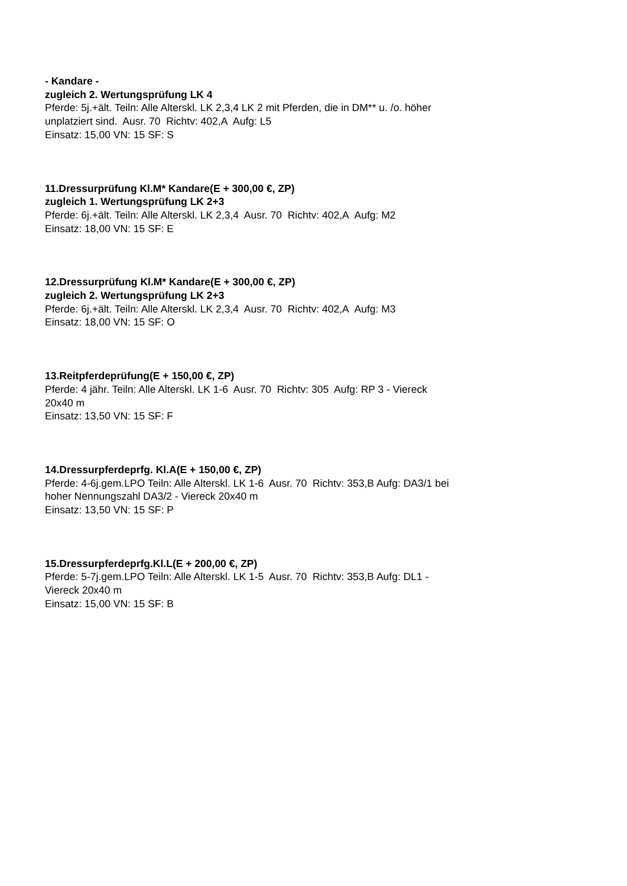- Kandare -
zugleich 2. Wertungsprüfung LK 4
Pferde: 5j.+ält. Teiln: Alle Alterskl. LK 2,3,4 LK 2 mit Pferden, die in DM** u. /o. höher unplatziert sind. Ausr. 70 Richtv: 402,A Aufg: L5
Einsatz: 15,00 VN: 15 SF: S
11.Dressurprüfung Kl.M* Kandare(E + 300,00 €, ZP)
zugleich 1. Wertungsprüfung LK 2+3
Pferde: 6j.+ält. Teiln: Alle Alterskl. LK 2,3,4 Ausr. 70 Richtv: 402,A Aufg: M2
Einsatz: 18,00 VN: 15 SF: E
12.Dressurprüfung Kl.M* Kandare(E + 300,00 €, ZP)
zugleich 2. Wertungsprüfung LK 2+3
Pferde: 6j.+ält. Teiln: Alle Alterskl. LK 2,3,4 Ausr. 70 Richtv: 402,A Aufg: M3
Einsatz: 18,00 VN: 15 SF: O
13.Reitpferdeprüfung(E + 150,00 €, ZP)
Pferde: 4 jähr. Teiln: Alle Alterskl. LK 1-6 Ausr. 70 Richtv: 305 Aufg: RP 3 - Viereck 20x40 m
Einsatz: 13,50 VN: 15 SF: F
14.Dressurpferdeprfg. Kl.A(E + 150,00 €, ZP)
Pferde: 4-6j.gem.LPO Teiln: Alle Alterskl. LK 1-6 Ausr. 70 Richtv: 353,B Aufg: DA3/1 bei hoher Nennungszahl DA3/2 - Viereck 20x40 m
Einsatz: 13,50 VN: 15 SF: P
15.Dressurpferdeprfg.Kl.L(E + 200,00 €, ZP)
Pferde: 5-7j.gem.LPO Teiln: Alle Alterskl. LK 1-5 Ausr. 70 Richtv: 353,B Aufg: DL1 - Viereck 20x40 m
Einsatz: 15,00 VN: 15 SF: B